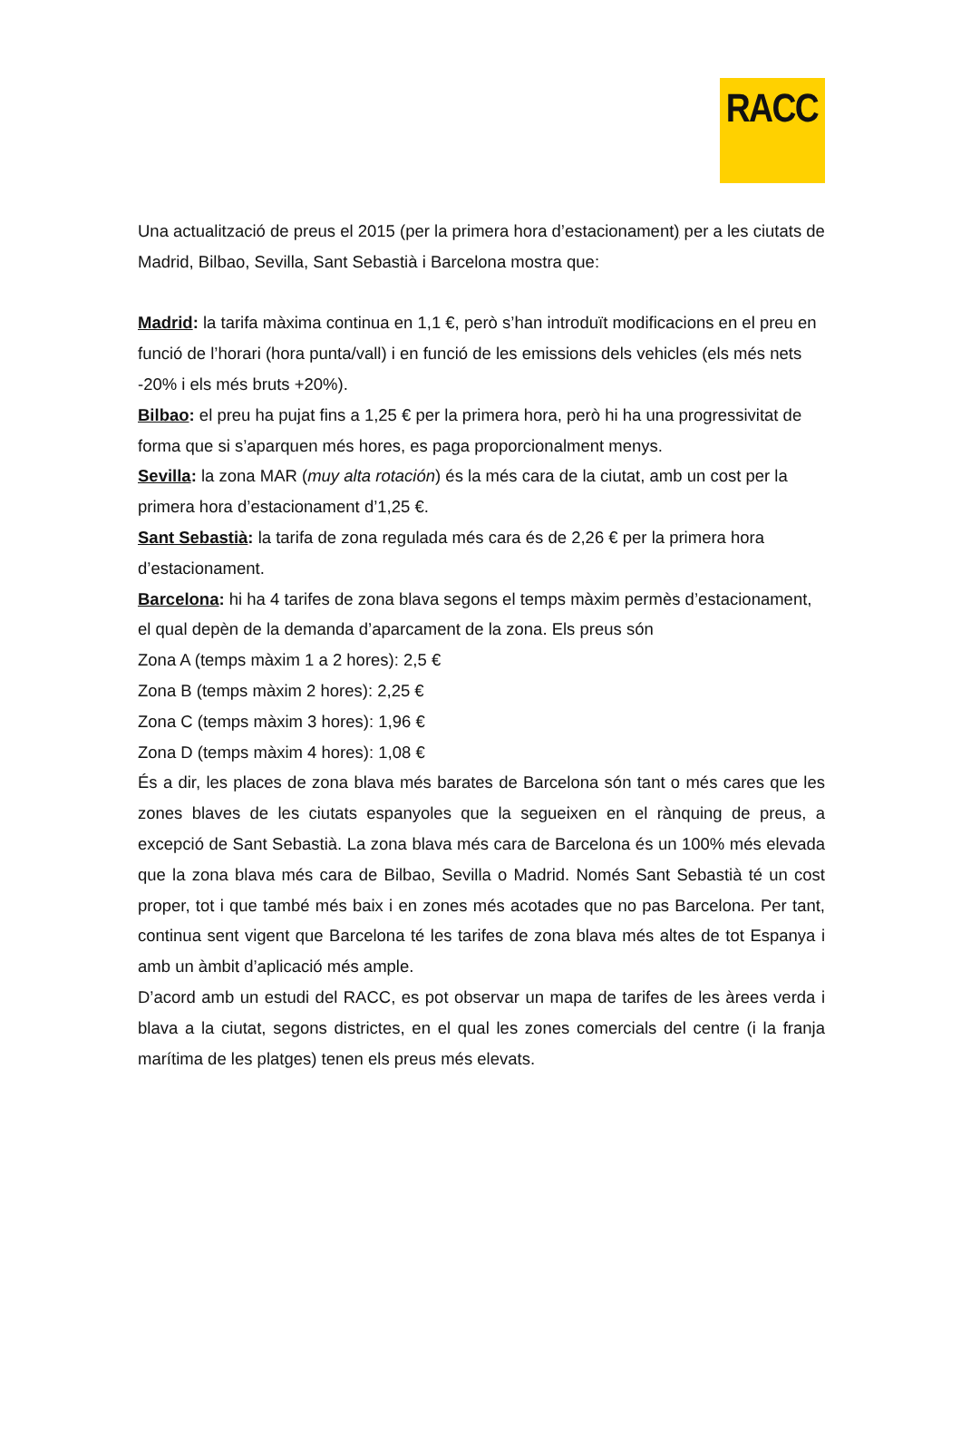RACC
Una actualització de preus el 2015 (per la primera hora d’estacionament) per a les ciutats de Madrid, Bilbao, Sevilla, Sant Sebastià i Barcelona mostra que:
Madrid: la tarifa màxima continua en 1,1 €, però s’han introduït modificacions en el preu en funció de l’horari (hora punta/vall) i en funció de les emissions dels vehicles (els més nets -20% i els més bruts +20%).
Bilbao: el preu ha pujat fins a 1,25 € per la primera hora, però hi ha una progressivitat de forma que si s’aparquen més hores, es paga proporcionalment menys.
Sevilla: la zona MAR (muy alta rotación) és la més cara de la ciutat, amb un cost per la primera hora d’estacionament d’1,25 €.
Sant Sebastià: la tarifa de zona regulada més cara és de 2,26 € per la primera hora d’estacionament.
Barcelona: hi ha 4 tarifes de zona blava segons el temps màxim permès d’estacionament, el qual depèn de la demanda d’aparcament de la zona. Els preus són
Zona A (temps màxim 1 a 2 hores): 2,5 €
Zona B (temps màxim 2 hores): 2,25 €
Zona C (temps màxim 3 hores): 1,96 €
Zona D (temps màxim 4 hores): 1,08 €
És a dir, les places de zona blava més barates de Barcelona són tant o més cares que les zones blaves de les ciutats espanyoles que la segueixen en el rànquing de preus, a excepció de Sant Sebastià. La zona blava més cara de Barcelona és un 100% més elevada que la zona blava més cara de Bilbao, Sevilla o Madrid. Només Sant Sebastià té un cost proper, tot i que també més baix i en zones més acotades que no pas Barcelona. Per tant, continua sent vigent que Barcelona té les tarifes de zona blava més altes de tot Espanya i amb un àmbit d’aplicació més ample.
D’acord amb un estudi del RACC, es pot observar un mapa de tarifes de les àrees verda i blava a la ciutat, segons districtes, en el qual les zones comercials del centre (i la franja marítima de les platges) tenen els preus més elevats.